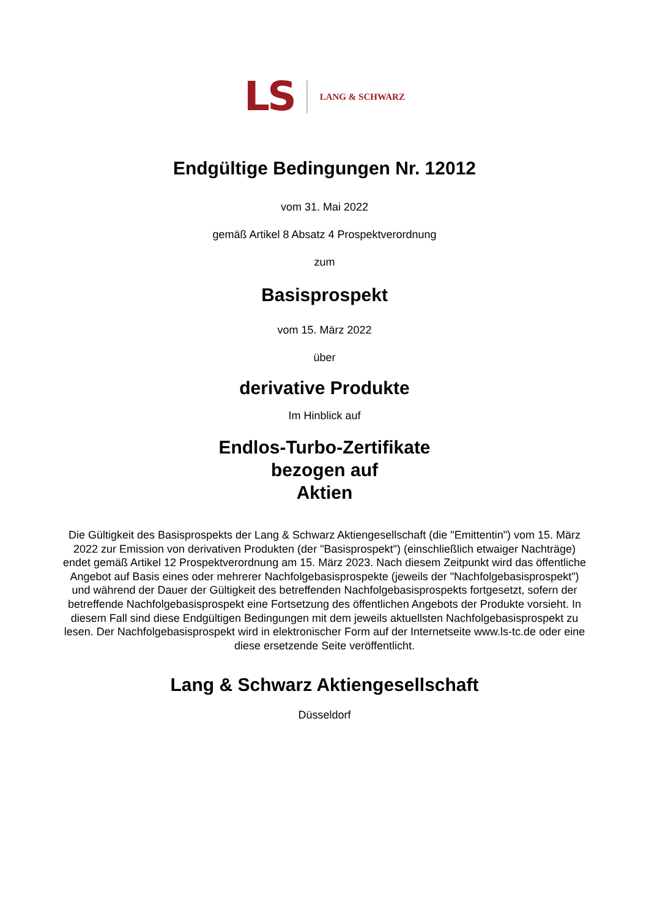LS LANG & SCHWARZ
Endgültige Bedingungen Nr. 12012
vom 31. Mai 2022
gemäß Artikel 8 Absatz 4 Prospektverordnung
zum
Basisprospekt
vom 15. März 2022
über
derivative Produkte
Im Hinblick auf
Endlos-Turbo-Zertifikate
bezogen auf
Aktien
Die Gültigkeit des Basisprospekts der Lang & Schwarz Aktiengesellschaft (die "Emittentin") vom 15. März 2022 zur Emission von derivativen Produkten (der "Basisprospekt") (einschließlich etwaiger Nachträge) endet gemäß Artikel 12 Prospektverordnung am 15. März 2023. Nach diesem Zeitpunkt wird das öffentliche Angebot auf Basis eines oder mehrerer Nachfolgebasisprospekte (jeweils der "Nachfolgebasisprospekt") und während der Dauer der Gültigkeit des betreffenden Nachfolgebasisprospekts fortgesetzt, sofern der betreffende Nachfolgebasisprospekt eine Fortsetzung des öffentlichen Angebots der Produkte vorsieht. In diesem Fall sind diese Endgültigen Bedingungen mit dem jeweils aktuellsten Nachfolgebasisprospekt zu lesen. Der Nachfolgebasisprospekt wird in elektronischer Form auf der Internetseite www.ls-tc.de oder eine diese ersetzende Seite veröffentlicht.
Lang & Schwarz Aktiengesellschaft
Düsseldorf